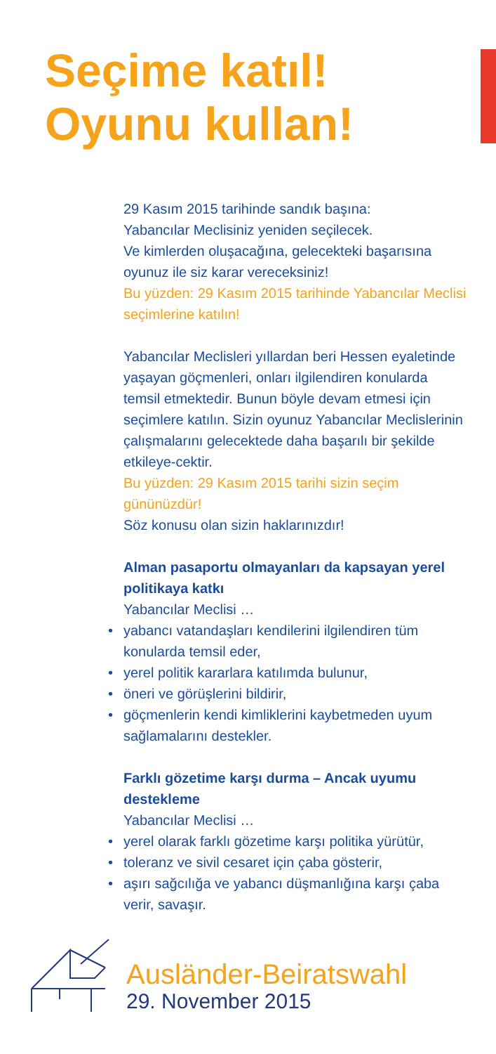Seçime katıl!
Oyunu kullan!
29 Kasım 2015 tarihinde sandık başına:
Yabancılar Meclisiniz yeniden seçilecek.
Ve kimlerden oluşacağına, gelecekteki başarısına oyunuz ile siz karar vereceksiniz!
Bu yüzden: 29 Kasım 2015 tarihinde Yabancılar Meclisi seçimlerine katılın!
Yabancılar Meclisleri yıllardan beri Hessen eyaletinde yaşayan göçmenleri, onları ilgilendiren konularda temsil etmektedir. Bunun böyle devam etmesi için seçimlere katılın. Sizin oyunuz Yabancılar Meclislerinin çalışmalarını gelecektede daha başarılı bir şekilde etkileye-cektir.
Bu yüzden: 29 Kasım 2015 tarihi sizin seçim gününüzdür!
Söz konusu olan sizin haklarınızdır!
Alman pasaportu olmayanları da kapsayan yerel politikaya katkı
Yabancılar Meclisi …
• yabancı vatandaşları kendilerini ilgilendiren tüm konularda temsil eder,
• yerel politik kararlara katılımda bulunur,
• öneri ve görüşlerini bildirir,
• göçmenlerin kendi kimliklerini kaybetmeden uyum sağlamalarını destekler.
Farklı gözetime karşı durma – Ancak uyumu destekleme
Yabancılar Meclisi …
• yerel olarak farklı gözetime karşı politika yürütür,
• toleranz ve sivil cesaret için çaba gösterir,
• aşırı sağcılığa ve yabancı düşmanlığına karşı çaba verir, savaşır.
Ausländer-Beiratswahl
29. November 2015